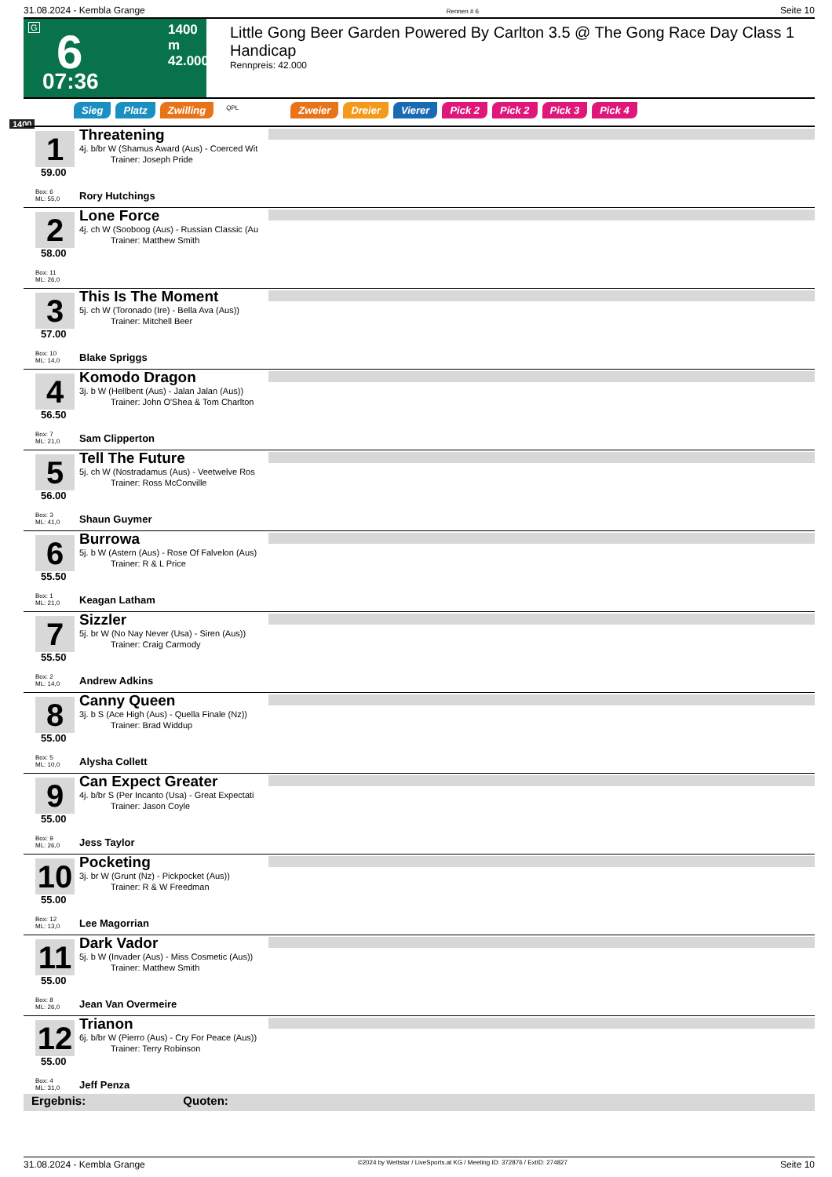31.08.2024 - Kembla Grange Rennen # 6 Seite 10
G 6
07:36
1400 m
42.000
Little Gong Beer Garden Powered By Carlton 3.5 @ The Gong Race Day Class 1 Handicap
Rennpreis: 42.000
Sieg Platz Zwilling QPL Zweier Dreier Vierer Pick 2 Pick 2 Pick 3 Pick 4
1400
1
59.00
Box: 6
ML: 55,0
Threatening
4j. b/br W (Shamus Award (Aus) - Coerced Wit
Trainer: Joseph Pride
Rory Hutchings
2
58.00
Box: 11
ML: 26,0
Lone Force
4j. ch W (Sooboog (Aus) - Russian Classic (Au
Trainer: Matthew Smith
3
57.00
Box: 10
ML: 14,0
This Is The Moment
5j. ch W (Toronado (Ire) - Bella Ava (Aus))
Trainer: Mitchell Beer
Blake Spriggs
4
56.50
Box: 7
ML: 21,0
Komodo Dragon
3j. b W (Hellbent (Aus) - Jalan Jalan (Aus))
Trainer: John O'Shea & Tom Charlton
Sam Clipperton
5
56.00
Box: 3
ML: 41,0
Tell The Future
5j. ch W (Nostradamus (Aus) - Veetwelve Ros
Trainer: Ross McConville
Shaun Guymer
6
55.50
Box: 1
ML: 21,0
Burrowa
5j. b W (Astern (Aus) - Rose Of Falvelon (Aus)
Trainer: R & L Price
Keagan Latham
7
55.50
Box: 2
ML: 14,0
Sizzler
5j. br W (No Nay Never (Usa) - Siren (Aus))
Trainer: Craig Carmody
Andrew Adkins
8
55.00
Box: 5
ML: 10,0
Canny Queen
3j. b S (Ace High (Aus) - Quella Finale (Nz))
Trainer: Brad Widdup
Alysha Collett
9
55.00
Box: 9
ML: 26,0
Can Expect Greater
4j. b/br S (Per Incanto (Usa) - Great Expectati
Trainer: Jason Coyle
Jess Taylor
10
55.00
Box: 12
ML: 13,0
Pocketing
3j. br W (Grunt (Nz) - Pickpocket (Aus))
Trainer: R & W Freedman
Lee Magorrian
11
55.00
Box: 8
ML: 26,0
Dark Vador
5j. b W (Invader (Aus) - Miss Cosmetic (Aus))
Trainer: Matthew Smith
Jean Van Overmeire
12
55.00
Box: 4
ML: 31,0
Trianon
6j. b/br W (Pierro (Aus) - Cry For Peace (Aus))
Trainer: Terry Robinson
Jeff Penza
Ergebnis: Quoten:
31.08.2024 - Kembla Grange ©2024 by Wettstar / LiveSports.at KG / Meeting ID: 372876 / ExtID: 274827 Seite 10